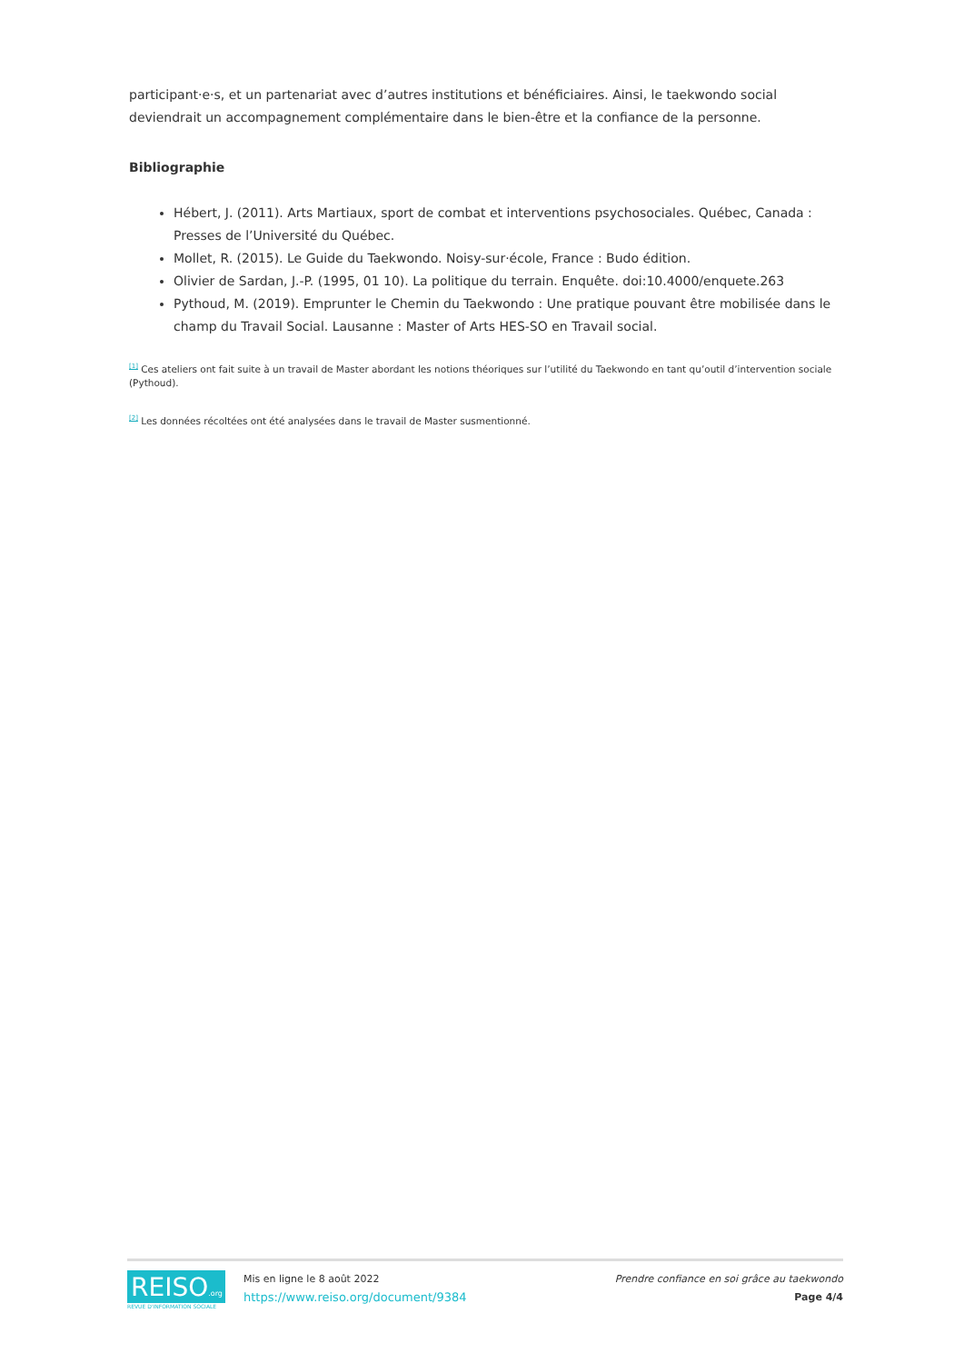participant·e·s, et un partenariat avec d’autres institutions et bénéficiaires. Ainsi, le taekwondo social deviendrait un accompagnement complémentaire dans le bien-être et la confiance de la personne.
Bibliographie
Hébert, J. (2011). Arts Martiaux, sport de combat et interventions psychosociales. Québec, Canada : Presses de l’Université du Québec.
Mollet, R. (2015). Le Guide du Taekwondo. Noisy-sur·école, France : Budo édition.
Olivier de Sardan, J.-P. (1995, 01 10). La politique du terrain. Enquête. doi:10.4000/enquete.263
Pythoud, M. (2019). Emprunter le Chemin du Taekwondo : Une pratique pouvant être mobilisée dans le champ du Travail Social. Lausanne : Master of Arts HES-SO en Travail social.
<sup>[1]</sup> Ces ateliers ont fait suite à un travail de Master abordant les notions théoriques sur l’utilité du Taekwondo en tant qu’outil d’intervention sociale (Pythoud).
<sup>[2]</sup> Les données récoltées ont été analysées dans le travail de Master susmentionné.
REISO.org
REVUE D'INFORMATION SOCIALE
Mis en ligne le 8 août 2022
https://www.reiso.org/document/9384
Prendre confiance en soi grâce au taekwondo
Page 4/4